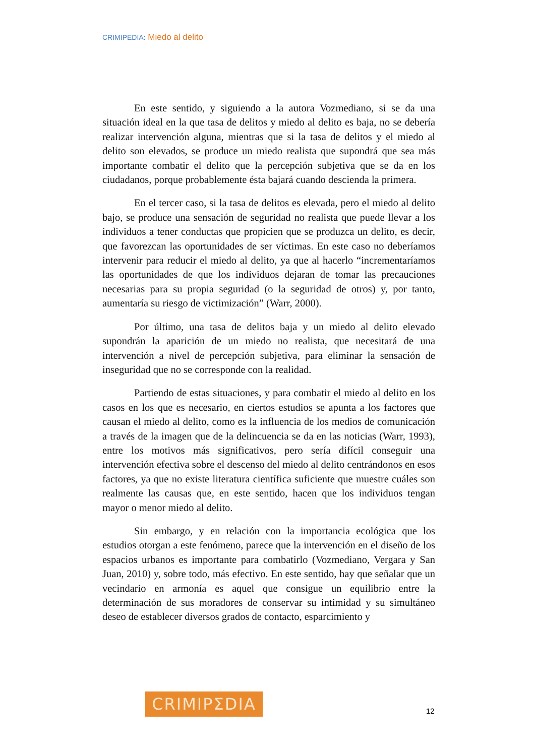CRIMIPEDIA: Miedo al delito
En este sentido, y siguiendo a la autora Vozmediano, si se da una situación ideal en la que tasa de delitos y miedo al delito es baja, no se debería realizar intervención alguna, mientras que si la tasa de delitos y el miedo al delito son elevados, se produce un miedo realista que supondrá que sea más importante combatir el delito que la percepción subjetiva que se da en los ciudadanos, porque probablemente ésta bajará cuando descienda la primera.
En el tercer caso, si la tasa de delitos es elevada, pero el miedo al delito bajo, se produce una sensación de seguridad no realista que puede llevar a los individuos a tener conductas que propicien que se produzca un delito, es decir, que favorezcan las oportunidades de ser víctimas. En este caso no deberíamos intervenir para reducir el miedo al delito, ya que al hacerlo “incrementaríamos las oportunidades de que los individuos dejaran de tomar las precauciones necesarias para su propia seguridad (o la seguridad de otros) y, por tanto, aumentaría su riesgo de victimización” (Warr, 2000).
Por último, una tasa de delitos baja y un miedo al delito elevado supondrán la aparición de un miedo no realista, que necesitará de una intervención a nivel de percepción subjetiva, para eliminar la sensación de inseguridad que no se corresponde con la realidad.
Partiendo de estas situaciones, y para combatir el miedo al delito en los casos en los que es necesario, en ciertos estudios se apunta a los factores que causan el miedo al delito, como es la influencia de los medios de comunicación a través de la imagen que de la delincuencia se da en las noticias (Warr, 1993), entre los motivos más significativos, pero sería difícil conseguir una intervención efectiva sobre el descenso del miedo al delito centrándonos en esos factores, ya que no existe literatura científica suficiente que muestre cuáles son realmente las causas que, en este sentido, hacen que los individuos tengan mayor o menor miedo al delito.
Sin embargo, y en relación con la importancia ecológica que los estudios otorgan a este fenómeno, parece que la intervención en el diseño de los espacios urbanos es importante para combatirlo (Vozmediano, Vergara y San Juan, 2010) y, sobre todo, más efectivo. En este sentido, hay que señalar que un vecindario en armonía es aquel que consigue un equilibrio entre la determinación de sus moradores de conservar su intimidad y su simultáneo deseo de establecer diversos grados de contacto, esparcimiento y
CRIMIPΣDIA
12